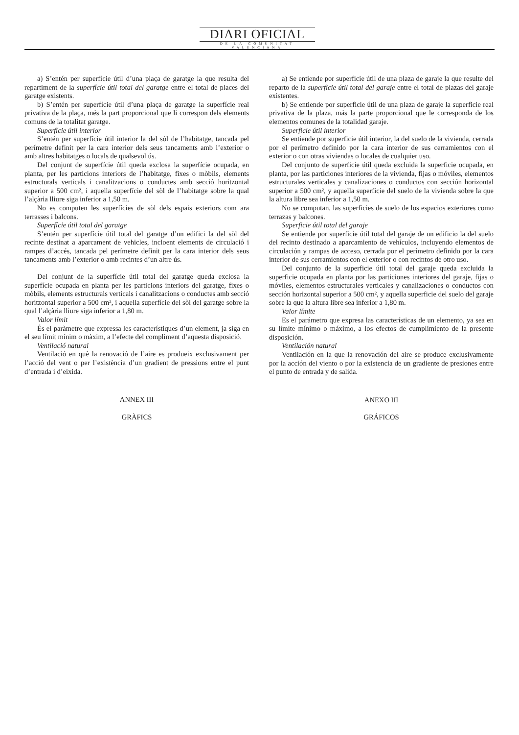DIARI OFICIAL
DE LA COMUNITAT VALENCIANA
a) S’entén per superfície útil d’una plaça de garatge la que resulta del repartiment de la superfície útil total del garatge entre el total de places del garatge existents.
b) S’entén per superfície útil d’una plaça de garatge la superfície real privativa de la plaça, més la part proporcional que li correspon dels elements comuns de la totalitat garatge.
Superfície útil interior
S’entén per superfície útil interior la del sòl de l’habitatge, tancada pel perímetre definit per la cara interior dels seus tancaments amb l’exterior o amb altres habitatges o locals de qualsevol ús.
Del conjunt de superfície útil queda exclosa la superfície ocupada, en planta, per les particions interiors de l’habitatge, fixes o mòbils, elements estructurals verticals i canalitzacions o conductes amb secció horitzontal superior a 500 cm², i aquella superfície del sòl de l’habitatge sobre la qual l’alçària lliure siga inferior a 1,50 m.
No es computen les superfícies de sòl dels espais exteriors com ara terrasses i balcons.
Superfície útil total del garatge
S’entén per superfície útil total del garatge d’un edifici la del sòl del recinte destinat a aparcament de vehicles, incloent elements de circulació i rampes d’accés, tancada pel perímetre definit per la cara interior dels seus tancaments amb l’exterior o amb recintes d’un altre ús.
Del conjunt de la superfície útil total del garatge queda exclosa la superfície ocupada en planta per les particions interiors del garatge, fixes o mòbils, elements estructurals verticals i canalitzacions o conductes amb secció horitzontal superior a 500 cm², i aquella superfície del sòl del garatge sobre la qual l’alçària lliure siga inferior a 1,80 m.
Valor límit
És el paràmetre que expressa les característiques d’un element, ja siga en el seu límit mínim o màxim, a l’efecte del compliment d’aquesta disposició.
Ventilació natural
Ventilació en què la renovació de l’aire es produeix exclusivament per l’acció del vent o per l’existència d’un gradient de pressions entre el punt d’entrada i d’eixida.
ANNEX III
GRÀFICS
a) Se entiende por superficie útil de una plaza de garaje la que resulte del reparto de la superficie útil total del garaje entre el total de plazas del garaje existentes.
b) Se entiende por superficie útil de una plaza de garaje la superficie real privativa de la plaza, más la parte proporcional que le corresponda de los elementos comunes de la totalidad garaje.
Superficie útil interior
Se entiende por superficie útil interior, la del suelo de la vivienda, cerrada por el perímetro definido por la cara interior de sus cerramientos con el exterior o con otras viviendas o locales de cualquier uso.
Del conjunto de superficie útil queda excluida la superficie ocupada, en planta, por las particiones interiores de la vivienda, fijas o móviles, elementos estructurales verticales y canalizaciones o conductos con sección horizontal superior a 500 cm², y aquella superficie del suelo de la vivienda sobre la que la altura libre sea inferior a 1,50 m.
No se computan, las superficies de suelo de los espacios exteriores como terrazas y balcones.
Superficie útil total del garaje
Se entiende por superficie útil total del garaje de un edificio la del suelo del recinto destinado a aparcamiento de vehículos, incluyendo elementos de circulación y rampas de acceso, cerrada por el perímetro definido por la cara interior de sus cerramientos con el exterior o con recintos de otro uso.
Del conjunto de la superficie útil total del garaje queda excluida la superficie ocupada en planta por las particiones interiores del garaje, fijas o móviles, elementos estructurales verticales y canalizaciones o conductos con sección horizontal superior a 500 cm², y aquella superficie del suelo del garaje sobre la que la altura libre sea inferior a 1,80 m.
Valor límite
Es el parámetro que expresa las características de un elemento, ya sea en su límite mínimo o máximo, a los efectos de cumplimiento de la presente disposición.
Ventilación natural
Ventilación en la que la renovación del aire se produce exclusivamente por la acción del viento o por la existencia de un gradiente de presiones entre el punto de entrada y de salida.
ANEXO III
GRÁFICOS